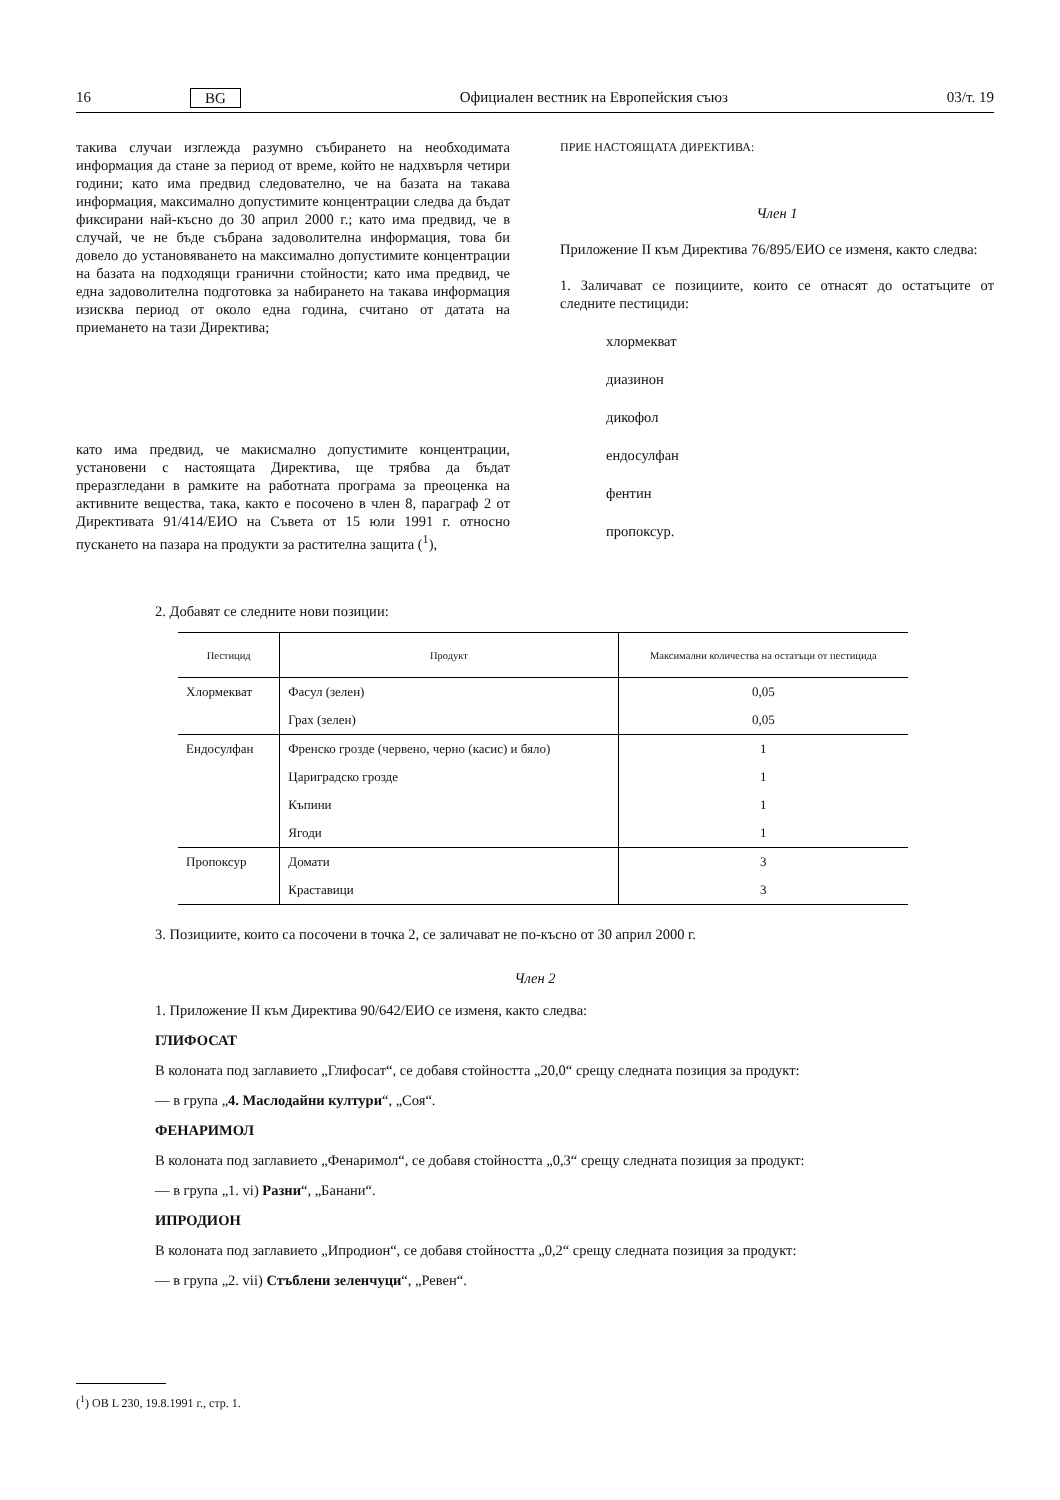16 BG Официален вестник на Европейския съюз 03/т. 19
такива случаи изглежда разумно събирането на необходимата информация да стане за период от време, който не надхвърля четири години; като има предвид следователно, че на базата на такава информация, максимално допустимите концентрации следва да бъдат фиксирани най-късно до 30 април 2000 г.; като има предвид, че в случай, че не бъде събрана задоволителна информация, това би довело до установяването на максимално допустимите концентрации на базата на подходящи гранични стойности; като има предвид, че една задоволителна подготовка за набирането на такава информация изисква период от около една година, считано от датата на приемането на тази Директива;
като има предвид, че макисмално допустимите концентрации, установени с настоящата Директива, ще трябва да бъдат преразгледани в рамките на работната програма за преоценка на активните вещества, така, както е посочено в член 8, параграф 2 от Директивата 91/414/ЕИО на Съвета от 15 юли 1991 г. относно пускането на пазара на продукти за растителна защита (<sup>1</sup>),
ПРИЕ НАСТОЯЩАТА ДИРЕКТИВА:
Член 1
Приложение II към Директива 76/895/ЕИО се изменя, както следва:
1. Заличават се позициите, които се отнасят до остатъците от следните пестициди:
хлормекват
диазинон
дикофол
ендосулфан
фентин
пропоксур.
2. Добавят се следните нови позиции:
| Пестицид | Продукт | Максимални количества на остатъци от пестицида |
| --- | --- | --- |
| Хлормекват | Фасул (зелен) | 0,05 |
| | Грах (зелен) | 0,05 |
| Ендосулфан | Френско грозде (червено, черно (касис) и бяло) | 1 |
| | Цариградско грозде | 1 |
| | Къпини | 1 |
| | Ягоди | 1 |
| Пропоксур | Домати | 3 |
| | Краставици | 3 |
3. Позициите, които са посочени в точка 2, се заличават не по-късно от 30 април 2000 г.
Член 2
1. Приложение II към Директива 90/642/ЕИО се изменя, както следва:
ГЛИФОСАТ
В колоната под заглавието „Глифосат“, се добавя стойността „20,0“ срещу следната позиция за продукт:
— в група „4. Маслодайни култури“, „Соя“.
ФЕНАРИМОЛ
В колоната под заглавието „Фенаримол“, се добавя стойността „0,3“ срещу следната позиция за продукт:
— в група „1. vi) Разни“, „Банани“.
ИПРОДИОН
В колоната под заглавието „Ипродион“, се добавя стойността „0,2“ срещу следната позиция за продукт:
— в група „2. vii) Стъблени зеленчуци“, „Ревен“.
(<sup>1</sup>) ОВ L 230, 19.8.1991 г., стр. 1.